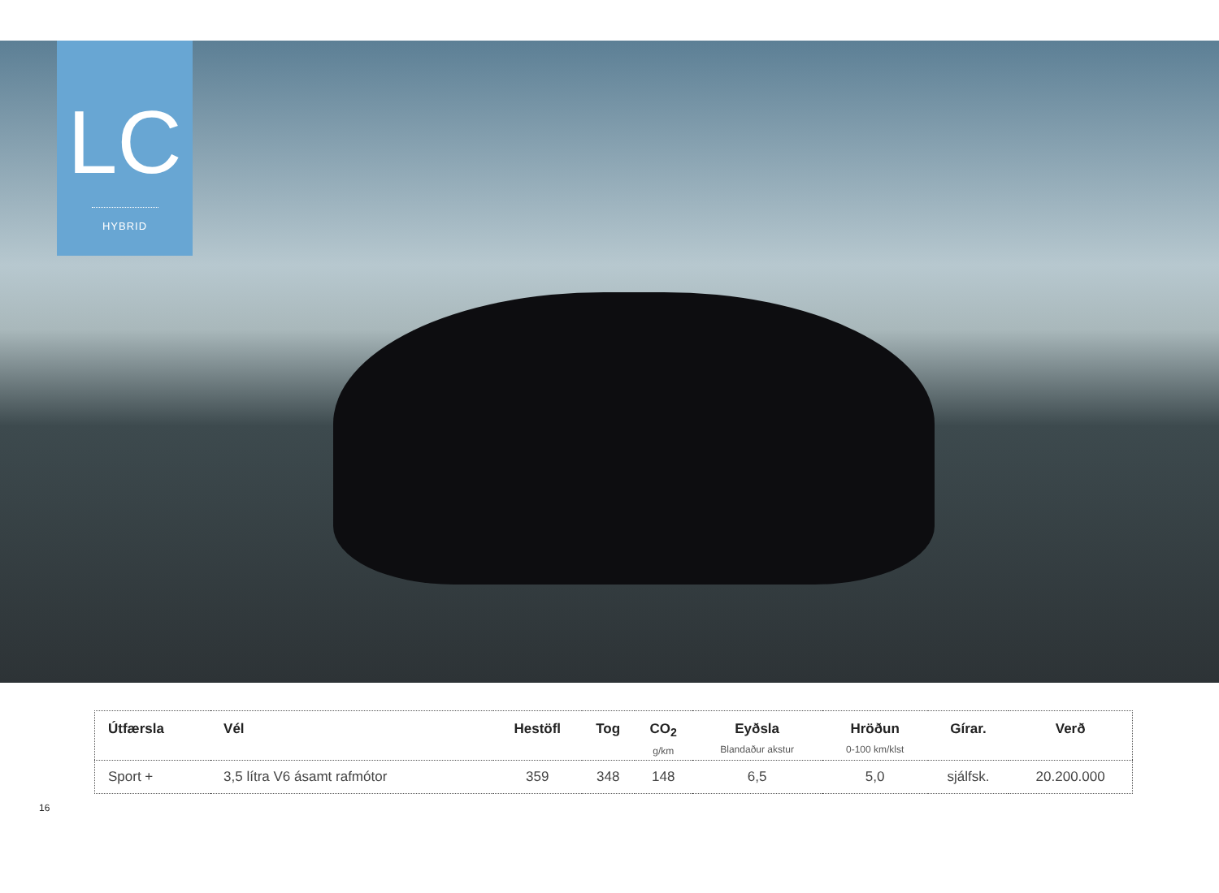LC
HYBRID
| Útfærsla | Vél | Hestöfl | Tog | CO<sub>2</sub> g/km | Eyðsla Blandaður akstur | Hröðun 0-100 km/klst | Gírar. | Verð |
| --- | --- | --- | --- | --- | --- | --- | --- | --- |
| Sport + | 3,5 lítra V6 ásamt rafmótor | 359 | 348 | 148 | 6,5 | 5,0 | sjálfsk. | 20.200.000 |
16